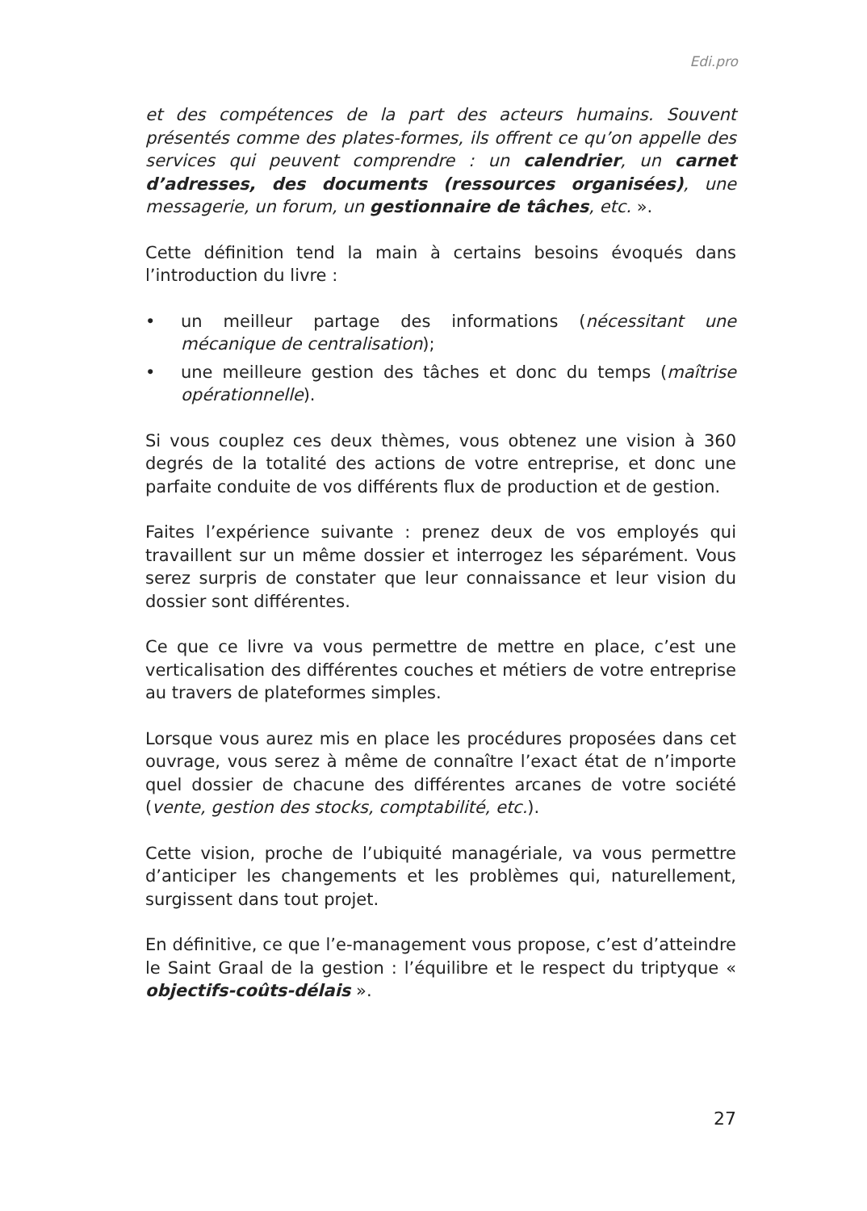Edi.pro
et des compétences de la part des acteurs humains. Souvent présentés comme des plates-formes, ils offrent ce qu’on appelle des services qui peuvent comprendre : un calendrier, un carnet d’adresses, des documents (ressources organisées), une messagerie, un forum, un gestionnaire de tâches, etc. ».
Cette définition tend la main à certains besoins évoqués dans l’introduction du livre :
• un meilleur partage des informations (nécessitant une mécanique de centralisation);
• une meilleure gestion des tâches et donc du temps (maîtrise opérationnelle).
Si vous couplez ces deux thèmes, vous obtenez une vision à 360 degrés de la totalité des actions de votre entreprise, et donc une parfaite conduite de vos différents flux de production et de gestion.
Faites l’expérience suivante : prenez deux de vos employés qui travaillent sur un même dossier et interrogez les séparément. Vous serez surpris de constater que leur connaissance et leur vision du dossier sont différentes.
Ce que ce livre va vous permettre de mettre en place, c’est une verticalisation des différentes couches et métiers de votre entreprise au travers de plateformes simples.
Lorsque vous aurez mis en place les procédures proposées dans cet ouvrage, vous serez à même de connaître l’exact état de n’importe quel dossier de chacune des différentes arcanes de votre société (vente, gestion des stocks, comptabilité, etc.).
Cette vision, proche de l’ubiquité managériale, va vous permettre d’anticiper les changements et les problèmes qui, naturellement, surgissent dans tout projet.
En définitive, ce que l’e-management vous propose, c’est d’atteindre le Saint Graal de la gestion : l’équilibre et le respect du triptyque « objectifs-coûts-délais ».
27